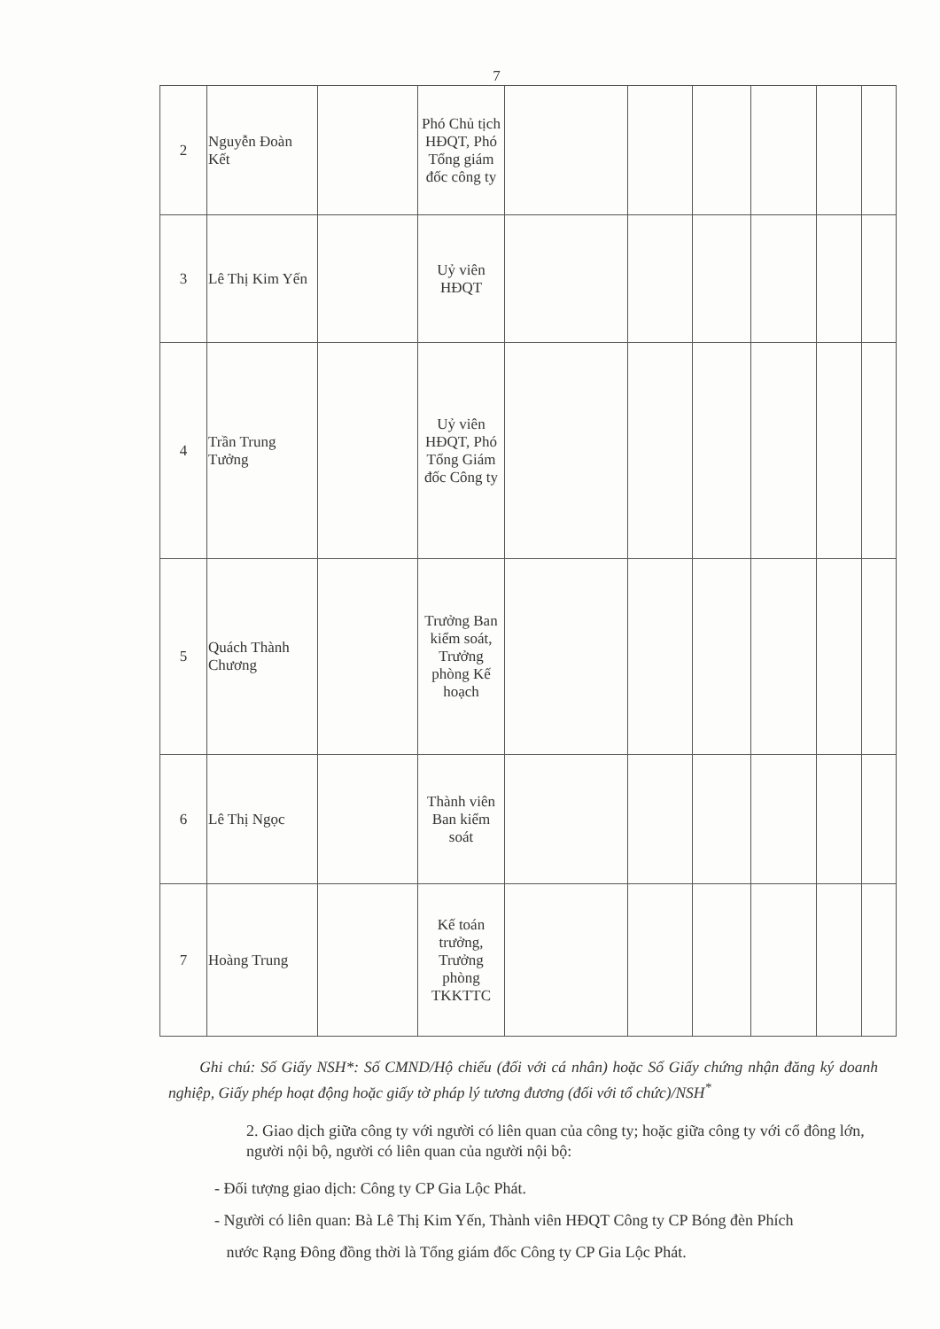7
| 2 | Nguyễn Đoàn Kết | | Phó Chủ tịch HĐQT, Phó Tổng giám đốc công ty | | | | | | |
| 3 | Lê Thị Kim Yến | | Uỷ viên HĐQT | | | | | | |
| 4 | Trần Trung Tưởng | | Uỷ viên HĐQT, Phó Tổng Giám đốc Công ty | | | | | | |
| 5 | Quách Thành Chương | | Trưởng Ban kiểm soát, Trưởng phòng Kế hoạch | | | | | | |
| 6 | Lê Thị Ngọc | | Thành viên Ban kiểm soát | | | | | | |
| 7 | Hoàng Trung | | Kế toán trưởng, Trưởng phòng TKKTTC | | | | | | |
Ghi chú: Số Giấy NSH*: Số CMND/Hộ chiếu (đối với cá nhân) hoặc Số Giấy chứng nhận đăng ký doanh nghiệp, Giấy phép hoạt động hoặc giấy tờ pháp lý tương đương (đối với tổ chức)/NSH<sup>*</sup>
2. Giao dịch giữa công ty với người có liên quan của công ty; hoặc giữa công ty với cổ đông lớn, người nội bộ, người có liên quan của người nội bộ:
- Đối tượng giao dịch: Công ty CP Gia Lộc Phát.
- Người có liên quan: Bà Lê Thị Kim Yến, Thành viên HĐQT Công ty CP Bóng đèn Phích
nước Rạng Đông đồng thời là Tổng giám đốc Công ty CP Gia Lộc Phát.